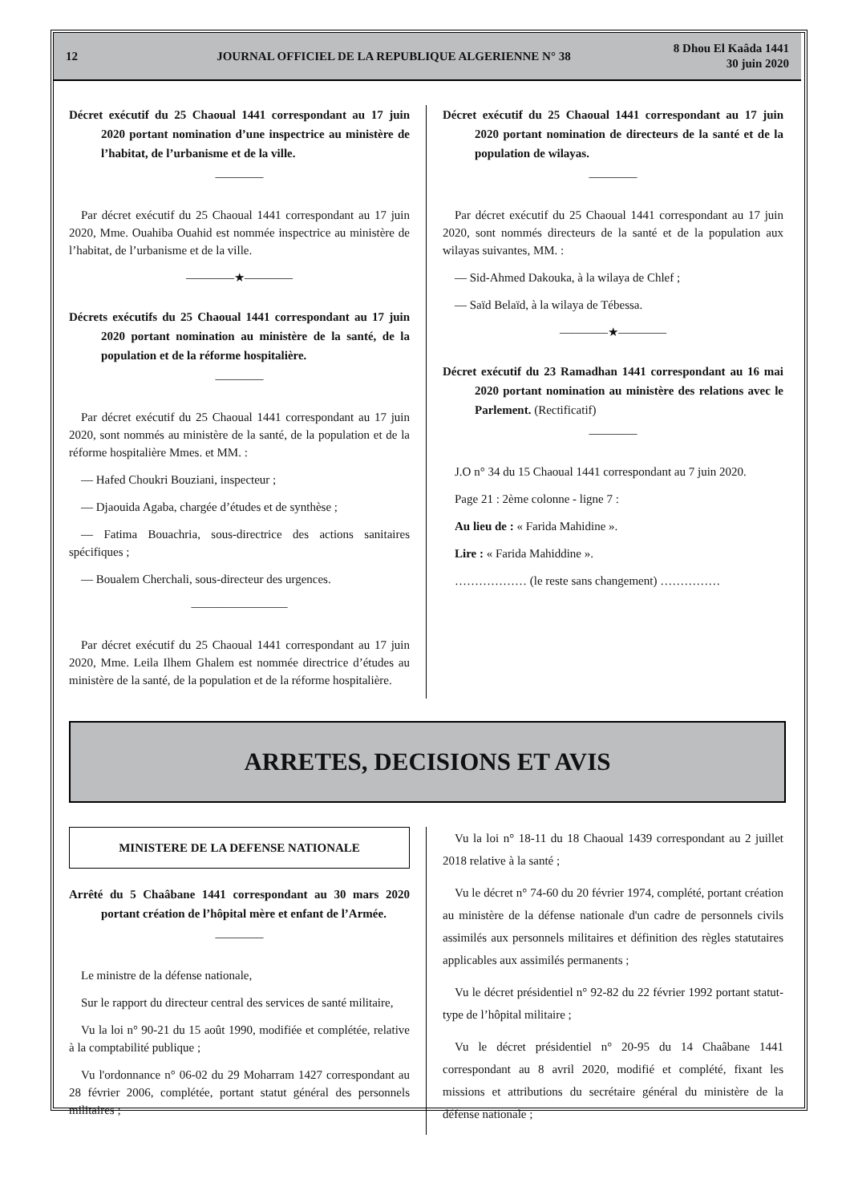12
JOURNAL OFFICIEL DE LA REPUBLIQUE ALGERIENNE N° 38
8 Dhou El Kaâda 1441
30 juin 2020
Décret exécutif du 25 Chaoual 1441 correspondant au 17 juin 2020 portant nomination d’une inspectrice au ministère de l’habitat, de l’urbanisme et de la ville.
————
Par décret exécutif du 25 Chaoual 1441 correspondant au 17 juin 2020, Mme. Ouahiba Ouahid est nommée inspectrice au ministère de l’habitat, de l’urbanisme et de la ville.
————★————
Décrets exécutifs du 25 Chaoual 1441 correspondant au 17 juin 2020 portant nomination au ministère de la santé, de la population et de la réforme hospitalière.
————
Par décret exécutif du 25 Chaoual 1441 correspondant au 17 juin 2020, sont nommés au ministère de la santé, de la population et de la réforme hospitalière Mmes. et MM. :
— Hafed Choukri Bouziani, inspecteur ;
— Djaouida Agaba, chargée d’études et de synthèse ;
— Fatima Bouachria, sous-directrice des actions sanitaires spécifiques ;
— Boualem Cherchali, sous-directeur des urgences.
————————
Par décret exécutif du 25 Chaoual 1441 correspondant au 17 juin 2020, Mme. Leila Ilhem Ghalem est nommée directrice d’études au ministère de la santé, de la population et de la réforme hospitalière.
Décret exécutif du 25 Chaoual 1441 correspondant au 17 juin 2020 portant nomination de directeurs de la santé et de la population de wilayas.
————
Par décret exécutif du 25 Chaoual 1441 correspondant au 17 juin 2020, sont nommés directeurs de la santé et de la population aux wilayas suivantes, MM. :
— Sid-Ahmed Dakouka, à la wilaya de Chlef ;
— Saïd Belaïd, à la wilaya de Tébessa.
————★————
Décret exécutif du 23 Ramadhan 1441 correspondant au 16 mai 2020 portant nomination au ministère des relations avec le Parlement. (Rectificatif)
————
J.O n° 34 du 15 Chaoual 1441 correspondant au 7 juin 2020.
Page 21 : 2ème colonne - ligne 7 :
Au lieu de : « Farida Mahidine ».
Lire : « Farida Mahiddine ».
……………… (le reste sans changement) ……………
ARRETES, DECISIONS ET AVIS
MINISTERE DE LA DEFENSE NATIONALE
Arrêté du 5 Chaâbane 1441 correspondant au 30 mars 2020 portant création de l’hôpital mère et enfant de l’Armée.
————
Le ministre de la défense nationale,
Sur le rapport du directeur central des services de santé militaire,
Vu la loi n° 90-21 du 15 août 1990, modifiée et complétée, relative à la comptabilité publique ;
Vu l'ordonnance n° 06-02 du 29 Moharram 1427 correspondant au 28 février 2006, complétée, portant statut général des personnels militaires ;
Vu la loi n° 18-11 du 18 Chaoual 1439 correspondant au 2 juillet 2018 relative à la santé ;
Vu le décret n° 74-60 du 20 février 1974, complété, portant création au ministère de la défense nationale d'un cadre de personnels civils assimilés aux personnels militaires et définition des règles statutaires applicables aux assimilés permanents ;
Vu le décret présidentiel n° 92-82 du 22 février 1992 portant statut-type de l’hôpital militaire ;
Vu le décret présidentiel n° 20-95 du 14 Chaâbane 1441 correspondant au 8 avril 2020, modifié et complété, fixant les missions et attributions du secrétaire général du ministère de la défense nationale ;